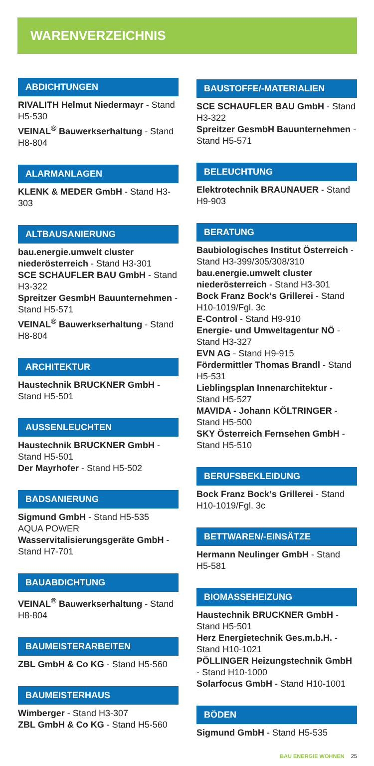WARENVERZEICHNIS
ABDICHTUNGEN
RIVALITH Helmut Niedermayr - Stand H5-530
VEINAL<sup>®</sup> Bauwerkserhaltung - Stand H8-804
ALARMANLAGEN
KLENK & MEDER GmbH - Stand H3-303
ALTBAUSANIERUNG
bau.energie.umwelt cluster niederösterreich - Stand H3-301
SCE SCHAUFLER BAU GmbH - Stand H3-322
Spreitzer GesmbH Bauunternehmen - Stand H5-571
VEINAL<sup>®</sup> Bauwerkserhaltung - Stand H8-804
ARCHITEKTUR
Haustechnik BRUCKNER GmbH - Stand H5-501
AUSSENLEUCHTEN
Haustechnik BRUCKNER GmbH - Stand H5-501
Der Mayrhofer - Stand H5-502
BADSANIERUNG
Sigmund GmbH - Stand H5-535
AQUA POWER
Wasservitalisierungsgeräte GmbH - Stand H7-701
BAUABDICHTUNG
VEINAL<sup>®</sup> Bauwerkserhaltung - Stand H8-804
BAUMEISTERARBEITEN
ZBL GmbH & Co KG - Stand H5-560
BAUMEISTERHAUS
Wimberger - Stand H3-307
ZBL GmbH & Co KG - Stand H5-560
BAUSTOFFE/-MATERIALIEN
SCE SCHAUFLER BAU GmbH - Stand H3-322
Spreitzer GesmbH Bauunternehmen - Stand H5-571
BELEUCHTUNG
Elektrotechnik BRAUNAUER - Stand H9-903
BERATUNG
Baubiologisches Institut Österreich - Stand H3-399/305/308/310
bau.energie.umwelt cluster niederösterreich - Stand H3-301
Bock Franz Bock‘s Grillerei - Stand H10-1019/Fgl. 3c
E-Control - Stand H9-910
Energie- und Umweltagentur NÖ - Stand H3-327
EVN AG - Stand H9-915
Fördermittler Thomas Brandl - Stand H5-531
Lieblingsplan Innenarchitektur - Stand H5-527
MAVIDA - Johann KÖLTRINGER - Stand H5-500
SKY Österreich Fernsehen GmbH - Stand H5-510
BERUFSBEKLEIDUNG
Bock Franz Bock‘s Grillerei - Stand H10-1019/Fgl. 3c
BETTWAREN/-EINSÄTZE
Hermann Neulinger GmbH - Stand H5-581
BIOMASSEHEIZUNG
Haustechnik BRUCKNER GmbH - Stand H5-501
Herz Energietechnik Ges.m.b.H. - Stand H10-1021
PÖLLINGER Heizungstechnik GmbH - Stand H10-1000
Solarfocus GmbH - Stand H10-1001
BÖDEN
Sigmund GmbH - Stand H5-535
BAU ENERGIE WOHNEN 25